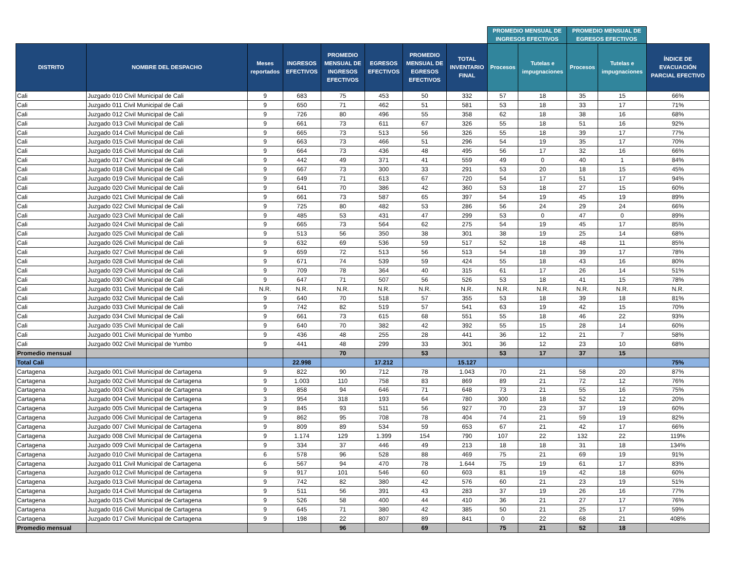| | | | | | | | | PROMEDIO MENSUAL DE INGRESOS EFECTIVOS | | PROMEDIO MENSUAL DE EGRESOS EFECTIVOS | | |
| --- | --- | --- | --- | --- | --- | --- | --- | --- | --- | --- | --- | --- |
| DISTRITO | NOMBRE DEL DESPACHO | Meses reportados | INGRESOS EFECTIVOS | PROMEDIO MENSUAL DE INGRESOS EFECTIVOS | EGRESOS EFECTIVOS | PROMEDIO MENSUAL DE EGRESOS EFECTIVOS | TOTAL INVENTARIO FINAL | Procesos | Tutelas e impugnaciones | Procesos | Tutelas e impugnaciones | ÍNDICE DE EVACUACIÓN PARCIAL EFECTIVO |
| Cali | Juzgado 010 Civil Municipal de Cali | 9 | 683 | 75 | 453 | 50 | 332 | 57 | 18 | 35 | 15 | 66% |
| Cali | Juzgado 011 Civil Municipal de Cali | 9 | 650 | 71 | 462 | 51 | 581 | 53 | 18 | 33 | 17 | 71% |
| Cali | Juzgado 012 Civil Municipal de Cali | 9 | 726 | 80 | 496 | 55 | 358 | 62 | 18 | 38 | 16 | 68% |
| Cali | Juzgado 013 Civil Municipal de Cali | 9 | 661 | 73 | 611 | 67 | 326 | 55 | 18 | 51 | 16 | 92% |
| Cali | Juzgado 014 Civil Municipal de Cali | 9 | 665 | 73 | 513 | 56 | 326 | 55 | 18 | 39 | 17 | 77% |
| Cali | Juzgado 015 Civil Municipal de Cali | 9 | 663 | 73 | 466 | 51 | 296 | 54 | 19 | 35 | 17 | 70% |
| Cali | Juzgado 016 Civil Municipal de Cali | 9 | 664 | 73 | 436 | 48 | 495 | 56 | 17 | 32 | 16 | 66% |
| Cali | Juzgado 017 Civil Municipal de Cali | 9 | 442 | 49 | 371 | 41 | 559 | 49 | 0 | 40 | 1 | 84% |
| Cali | Juzgado 018 Civil Municipal de Cali | 9 | 667 | 73 | 300 | 33 | 291 | 53 | 20 | 18 | 15 | 45% |
| Cali | Juzgado 019 Civil Municipal de Cali | 9 | 649 | 71 | 613 | 67 | 720 | 54 | 17 | 51 | 17 | 94% |
| Cali | Juzgado 020 Civil Municipal de Cali | 9 | 641 | 70 | 386 | 42 | 360 | 53 | 18 | 27 | 15 | 60% |
| Cali | Juzgado 021 Civil Municipal de Cali | 9 | 661 | 73 | 587 | 65 | 397 | 54 | 19 | 45 | 19 | 89% |
| Cali | Juzgado 022 Civil Municipal de Cali | 9 | 725 | 80 | 482 | 53 | 286 | 56 | 24 | 29 | 24 | 66% |
| Cali | Juzgado 023 Civil Municipal de Cali | 9 | 485 | 53 | 431 | 47 | 299 | 53 | 0 | 47 | 0 | 89% |
| Cali | Juzgado 024 Civil Municipal de Cali | 9 | 665 | 73 | 564 | 62 | 275 | 54 | 19 | 45 | 17 | 85% |
| Cali | Juzgado 025 Civil Municipal de Cali | 9 | 513 | 56 | 350 | 38 | 301 | 38 | 19 | 25 | 14 | 68% |
| Cali | Juzgado 026 Civil Municipal de Cali | 9 | 632 | 69 | 536 | 59 | 517 | 52 | 18 | 48 | 11 | 85% |
| Cali | Juzgado 027 Civil Municipal de Cali | 9 | 659 | 72 | 513 | 56 | 513 | 54 | 18 | 39 | 17 | 78% |
| Cali | Juzgado 028 Civil Municipal de Cali | 9 | 671 | 74 | 539 | 59 | 424 | 55 | 18 | 43 | 16 | 80% |
| Cali | Juzgado 029 Civil Municipal de Cali | 9 | 709 | 78 | 364 | 40 | 315 | 61 | 17 | 26 | 14 | 51% |
| Cali | Juzgado 030 Civil Municipal de Cali | 9 | 647 | 71 | 507 | 56 | 526 | 53 | 18 | 41 | 15 | 78% |
| Cali | Juzgado 031 Civil Municipal de Cali | N.R. | N.R. | N.R. | N.R. | N.R. | N.R. | N.R. | N.R. | N.R. | N.R. | N.R. |
| Cali | Juzgado 032 Civil Municipal de Cali | 9 | 640 | 70 | 518 | 57 | 355 | 53 | 18 | 39 | 18 | 81% |
| Cali | Juzgado 033 Civil Municipal de Cali | 9 | 742 | 82 | 519 | 57 | 541 | 63 | 19 | 42 | 15 | 70% |
| Cali | Juzgado 034 Civil Municipal de Cali | 9 | 661 | 73 | 615 | 68 | 551 | 55 | 18 | 46 | 22 | 93% |
| Cali | Juzgado 035 Civil Municipal de Cali | 9 | 640 | 70 | 382 | 42 | 392 | 55 | 15 | 28 | 14 | 60% |
| Cali | Juzgado 001 Civil Municipal de Yumbo | 9 | 436 | 48 | 255 | 28 | 441 | 36 | 12 | 21 | 7 | 58% |
| Cali | Juzgado 002 Civil Municipal de Yumbo | 9 | 441 | 48 | 299 | 33 | 301 | 36 | 12 | 23 | 10 | 68% |
| Promedio mensual | | | | 70 | | 53 | | 53 | 17 | 37 | 15 | |
| Total Cali | | | 22.998 | | 17.212 | | 15.127 | | | | | 75% |
| Cartagena | Juzgado 001 Civil Municipal de Cartagena | 9 | 822 | 90 | 712 | 78 | 1.043 | 70 | 21 | 58 | 20 | 87% |
| Cartagena | Juzgado 002 Civil Municipal de Cartagena | 9 | 1.003 | 110 | 758 | 83 | 869 | 89 | 21 | 72 | 12 | 76% |
| Cartagena | Juzgado 003 Civil Municipal de Cartagena | 9 | 858 | 94 | 646 | 71 | 648 | 73 | 21 | 55 | 16 | 75% |
| Cartagena | Juzgado 004 Civil Municipal de Cartagena | 3 | 954 | 318 | 193 | 64 | 780 | 300 | 18 | 52 | 12 | 20% |
| Cartagena | Juzgado 005 Civil Municipal de Cartagena | 9 | 845 | 93 | 511 | 56 | 927 | 70 | 23 | 37 | 19 | 60% |
| Cartagena | Juzgado 006 Civil Municipal de Cartagena | 9 | 862 | 95 | 708 | 78 | 404 | 74 | 21 | 59 | 19 | 82% |
| Cartagena | Juzgado 007 Civil Municipal de Cartagena | 9 | 809 | 89 | 534 | 59 | 653 | 67 | 21 | 42 | 17 | 66% |
| Cartagena | Juzgado 008 Civil Municipal de Cartagena | 9 | 1.174 | 129 | 1.399 | 154 | 790 | 107 | 22 | 132 | 22 | 119% |
| Cartagena | Juzgado 009 Civil Municipal de Cartagena | 9 | 334 | 37 | 446 | 49 | 213 | 18 | 18 | 31 | 18 | 134% |
| Cartagena | Juzgado 010 Civil Municipal de Cartagena | 6 | 578 | 96 | 528 | 88 | 469 | 75 | 21 | 69 | 19 | 91% |
| Cartagena | Juzgado 011 Civil Municipal de Cartagena | 6 | 567 | 94 | 470 | 78 | 1.644 | 75 | 19 | 61 | 17 | 83% |
| Cartagena | Juzgado 012 Civil Municipal de Cartagena | 9 | 917 | 101 | 546 | 60 | 603 | 81 | 19 | 42 | 18 | 60% |
| Cartagena | Juzgado 013 Civil Municipal de Cartagena | 9 | 742 | 82 | 380 | 42 | 576 | 60 | 21 | 23 | 19 | 51% |
| Cartagena | Juzgado 014 Civil Municipal de Cartagena | 9 | 511 | 56 | 391 | 43 | 283 | 37 | 19 | 26 | 16 | 77% |
| Cartagena | Juzgado 015 Civil Municipal de Cartagena | 9 | 526 | 58 | 400 | 44 | 410 | 36 | 21 | 27 | 17 | 76% |
| Cartagena | Juzgado 016 Civil Municipal de Cartagena | 9 | 645 | 71 | 380 | 42 | 385 | 50 | 21 | 25 | 17 | 59% |
| Cartagena | Juzgado 017 Civil Municipal de Cartagena | 9 | 198 | 22 | 807 | 89 | 841 | 0 | 22 | 68 | 21 | 408% |
| Promedio mensual | | | | 96 | | 69 | | 75 | 21 | 52 | 18 | |